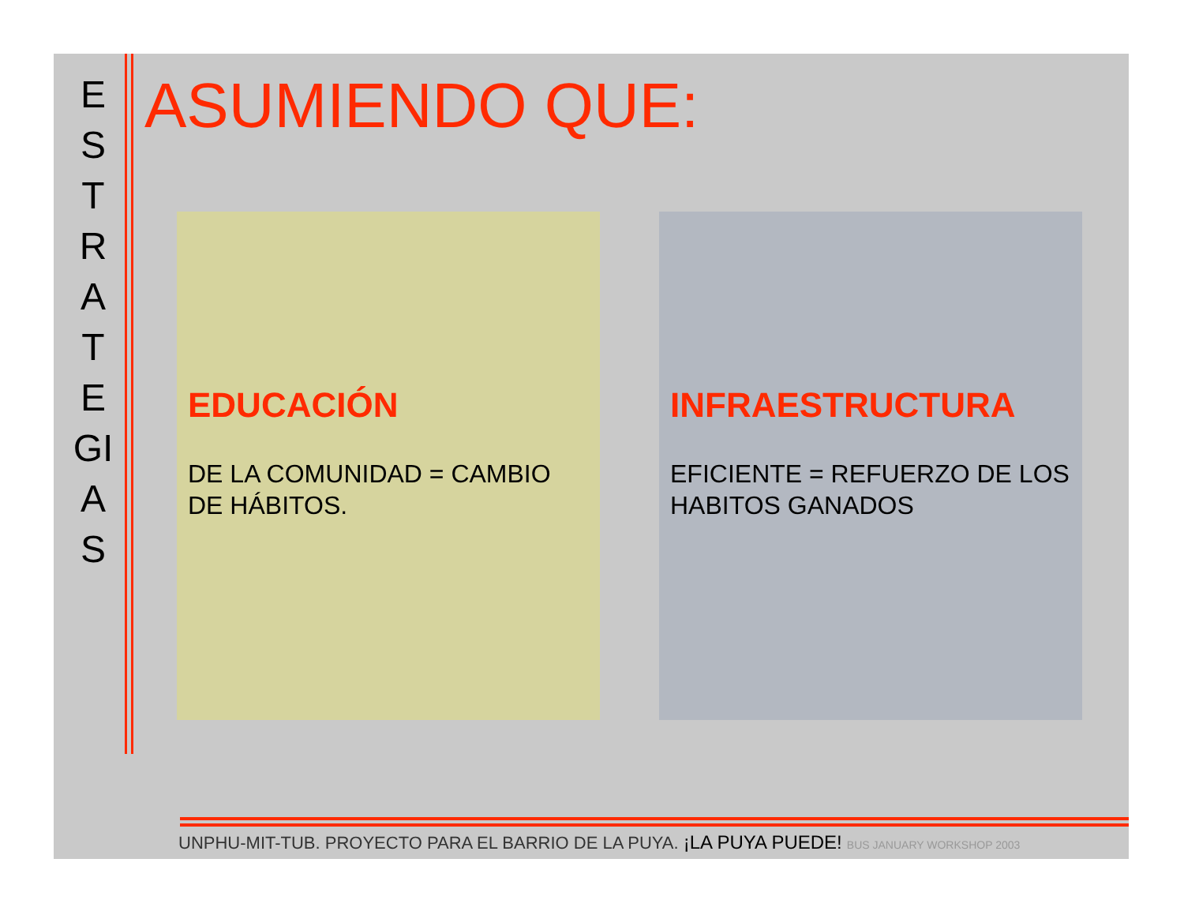E
S
T
R
A
T
E
GI
A
S
ASUMIENDO QUE:
EDUCACIÓN
DE LA COMUNIDAD = CAMBIO DE HÁBITOS.
INFRAESTRUCTURA
EFICIENTE = REFUERZO DE LOS HABITOS GANADOS
UNPHU-MIT-TUB. PROYECTO PARA EL BARRIO DE LA PUYA. ¡LA PUYA PUEDE! BUS JANUARY WORKSHOP 2003